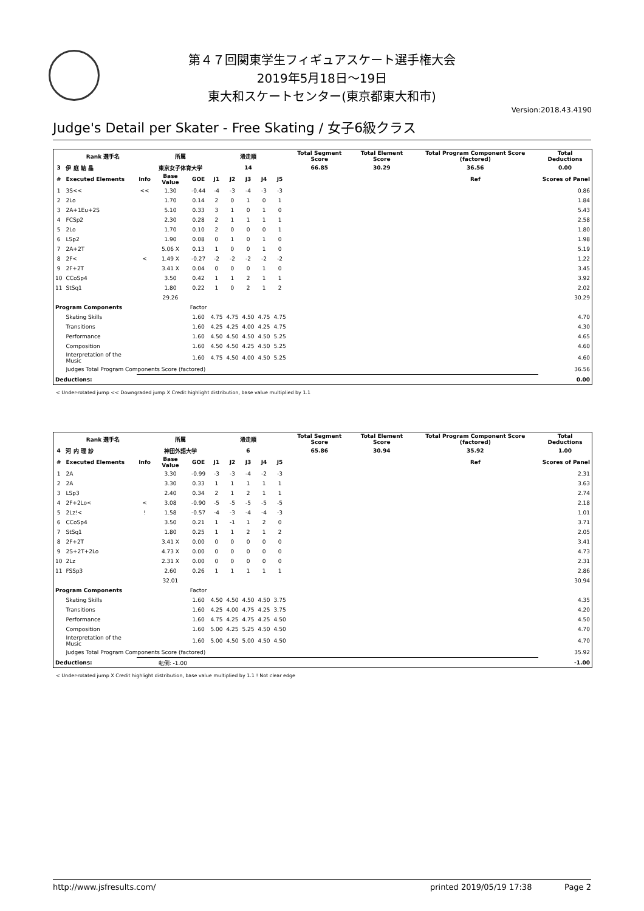第４７回関東学生フィギュアスケート選手権大会
2019年5月18日～19日
東大和スケートセンター(東京都東大和市)
Version:2018.43.4190
Judge's Detail per Skater - Free Skating / 女子6級クラス
| Rank 選手名 | | | 所属 | | 滑走順 | | | | | Total Segment Score | Total Element Score | Total Program Component Score (factored) | Total Deductions |
| --- | --- | --- | --- | --- | --- | --- | --- | --- | --- | --- | --- | --- | --- |
| 3 | 伊 庭 結 晶 | | 東京女子体育大学 | | 14 | | | | | 66.85 | 30.29 | 36.56 | 0.00 |
| # | Executed Elements | Info | Base Value | GOE | J1 | J2 | J3 | J4 | J5 | | | Ref | Scores of Panel |
| 1 | 3S<< | << | 1.30 | -0.44 | -4 | -3 | -4 | -3 | -3 | | | | 0.86 |
| 2 | 2Lo | | 1.70 | 0.14 | 2 | 0 | 1 | 0 | 1 | | | | 1.84 |
| 3 | 2A+1Eu+2S | | 5.10 | 0.33 | 3 | 1 | 0 | 1 | 0 | | | | 5.43 |
| 4 | FCSp2 | | 2.30 | 0.28 | 2 | 1 | 1 | 1 | 1 | | | | 2.58 |
| 5 | 2Lo | | 1.70 | 0.10 | 2 | 0 | 0 | 0 | 1 | | | | 1.80 |
| 6 | LSp2 | | 1.90 | 0.08 | 0 | 1 | 0 | 1 | 0 | | | | 1.98 |
| 7 | 2A+2T | | 5.06 X | 0.13 | 1 | 0 | 0 | 1 | 0 | | | | 5.19 |
| 8 | 2F< | < | 1.49 X | -0.27 | -2 | -2 | -2 | -2 | -2 | | | | 1.22 |
| 9 | 2F+2T | | 3.41 X | 0.04 | 0 | 0 | 0 | 1 | 0 | | | | 3.45 |
| 10 | CCoSp4 | | 3.50 | 0.42 | 1 | 1 | 2 | 1 | 1 | | | | 3.92 |
| 11 | StSq1 | | 1.80 | 0.22 | 1 | 0 | 2 | 1 | 2 | | | | 2.02 |
| | | | 29.26 | | | | | | | | | | 30.29 |
| Program Components | | | | Factor | | | | | | | | | |
| | Skating Skills | | | 1.60 | 4.75 | 4.75 | 4.50 | 4.75 | 4.75 | | | | 4.70 |
| | Transitions | | | 1.60 | 4.25 | 4.25 | 4.00 | 4.25 | 4.75 | | | | 4.30 |
| | Performance | | | 1.60 | 4.50 | 4.50 | 4.50 | 4.50 | 5.25 | | | | 4.65 |
| | Composition | | | 1.60 | 4.50 | 4.50 | 4.25 | 4.50 | 5.25 | | | | 4.60 |
| | Interpretation of the Music | | | 1.60 | 4.75 | 4.50 | 4.00 | 4.50 | 5.25 | | | | 4.60 |
| | Judges Total Program Components Score (factored) | | | | | | | | | | | | 36.56 |
| Deductions: | | | | | | | | | | | | | 0.00 |
< Under-rotated jump << Downgraded jump X Credit highlight distribution, base value multiplied by 1.1
| Rank 選手名 | | | 所属 | | 滑走順 | | | | | Total Segment Score | Total Element Score | Total Program Component Score (factored) | Total Deductions |
| --- | --- | --- | --- | --- | --- | --- | --- | --- | --- | --- | --- | --- | --- |
| 4 | 河 内 理 紗 | | 神田外語大学 | | 6 | | | | | 65.86 | 30.94 | 35.92 | 1.00 |
| # | Executed Elements | Info | Base Value | GOE | J1 | J2 | J3 | J4 | J5 | | | Ref | Scores of Panel |
| 1 | 2A | | 3.30 | -0.99 | -3 | -3 | -4 | -2 | -3 | | | | 2.31 |
| 2 | 2A | | 3.30 | 0.33 | 1 | 1 | 1 | 1 | 1 | | | | 3.63 |
| 3 | LSp3 | | 2.40 | 0.34 | 2 | 1 | 2 | 1 | 1 | | | | 2.74 |
| 4 | 2F+2Lo< | < | 3.08 | -0.90 | -5 | -5 | -5 | -5 | -5 | | | | 2.18 |
| 5 | 2Lz!< | ! | 1.58 | -0.57 | -4 | -3 | -4 | -4 | -3 | | | | 1.01 |
| 6 | CCoSp4 | | 3.50 | 0.21 | 1 | -1 | 1 | 2 | 0 | | | | 3.71 |
| 7 | StSq1 | | 1.80 | 0.25 | 1 | 1 | 2 | 1 | 2 | | | | 2.05 |
| 8 | 2F+2T | | 3.41 X | 0.00 | 0 | 0 | 0 | 0 | 0 | | | | 3.41 |
| 9 | 2S+2T+2Lo | | 4.73 X | 0.00 | 0 | 0 | 0 | 0 | 0 | | | | 4.73 |
| 10 | 2Lz | | 2.31 X | 0.00 | 0 | 0 | 0 | 0 | 0 | | | | 2.31 |
| 11 | FSSp3 | | 2.60 | 0.26 | 1 | 1 | 1 | 1 | 1 | | | | 2.86 |
| | | | 32.01 | | | | | | | | | | 30.94 |
| Program Components | | | | Factor | | | | | | | | | |
| | Skating Skills | | | 1.60 | 4.50 | 4.50 | 4.50 | 4.50 | 3.75 | | | | 4.35 |
| | Transitions | | | 1.60 | 4.25 | 4.00 | 4.75 | 4.25 | 3.75 | | | | 4.20 |
| | Performance | | | 1.60 | 4.75 | 4.25 | 4.75 | 4.25 | 4.50 | | | | 4.50 |
| | Composition | | | 1.60 | 5.00 | 4.25 | 5.25 | 4.50 | 4.50 | | | | 4.70 |
| | Interpretation of the Music | | | 1.60 | 5.00 | 4.50 | 5.00 | 4.50 | 4.50 | | | | 4.70 |
| | Judges Total Program Components Score (factored) | | | | | | | | | | | | 35.92 |
| Deductions: | | 転倒: -1.00 | | | | | | | | | | | -1.00 |
< Under-rotated jump X Credit highlight distribution, base value multiplied by 1.1 ! Not clear edge
http://www.jsfresults.com/ printed 2019/05/19 17:38 Page 2